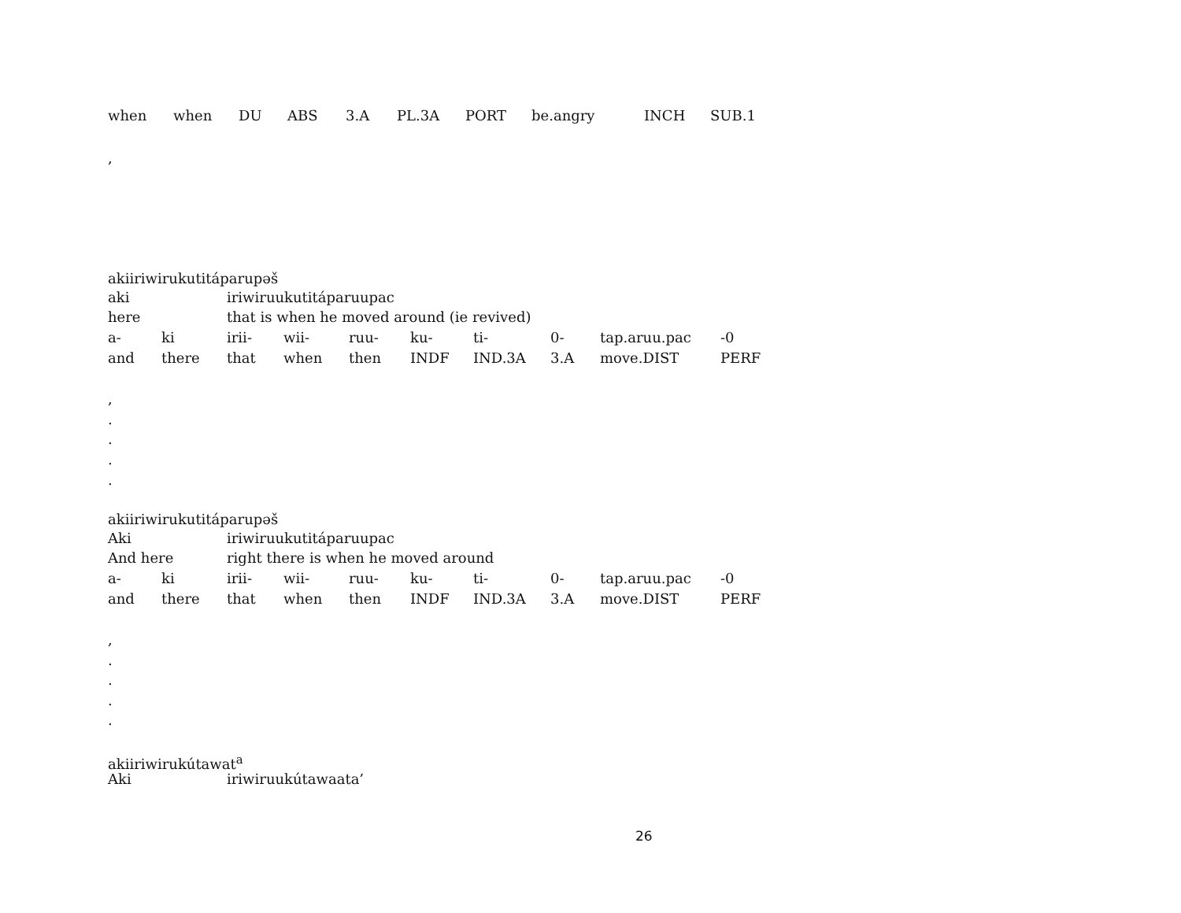| when | when | DU | ABS | 3.A | PL.3A | PORT | be.angry | INCH | SUB.1 |
,
akiiriwirukutitáparupəš
| aki | | iriwiruukutitáparuupac | | | | | | | |
| here | | that is when he moved around (ie revived) | | | | | | | |
| a- | ki | irii- | wii- | ruu- | ku- | ti- | 0- | tap.aruu.pac | -0 |
| and | there | that | when | then | INDF | IND.3A | 3.A | move.DIST | PERF |
,
.
.
.
.
akiiriwirukutitáparupəš
| Aki | | iriwiruukutitáparuupac | | | | | | | |
| And here | | right there is when he moved around | | | | | | | |
| a- | ki | irii- | wii- | ruu- | ku- | ti- | 0- | tap.aruu.pac | -0 |
| and | there | that | when | then | INDF | IND.3A | 3.A | move.DIST | PERF |
,
.
.
.
.
akiiriwirukútawat<sup>a</sup>
| Aki | iriwiruukútawaata’ |
26